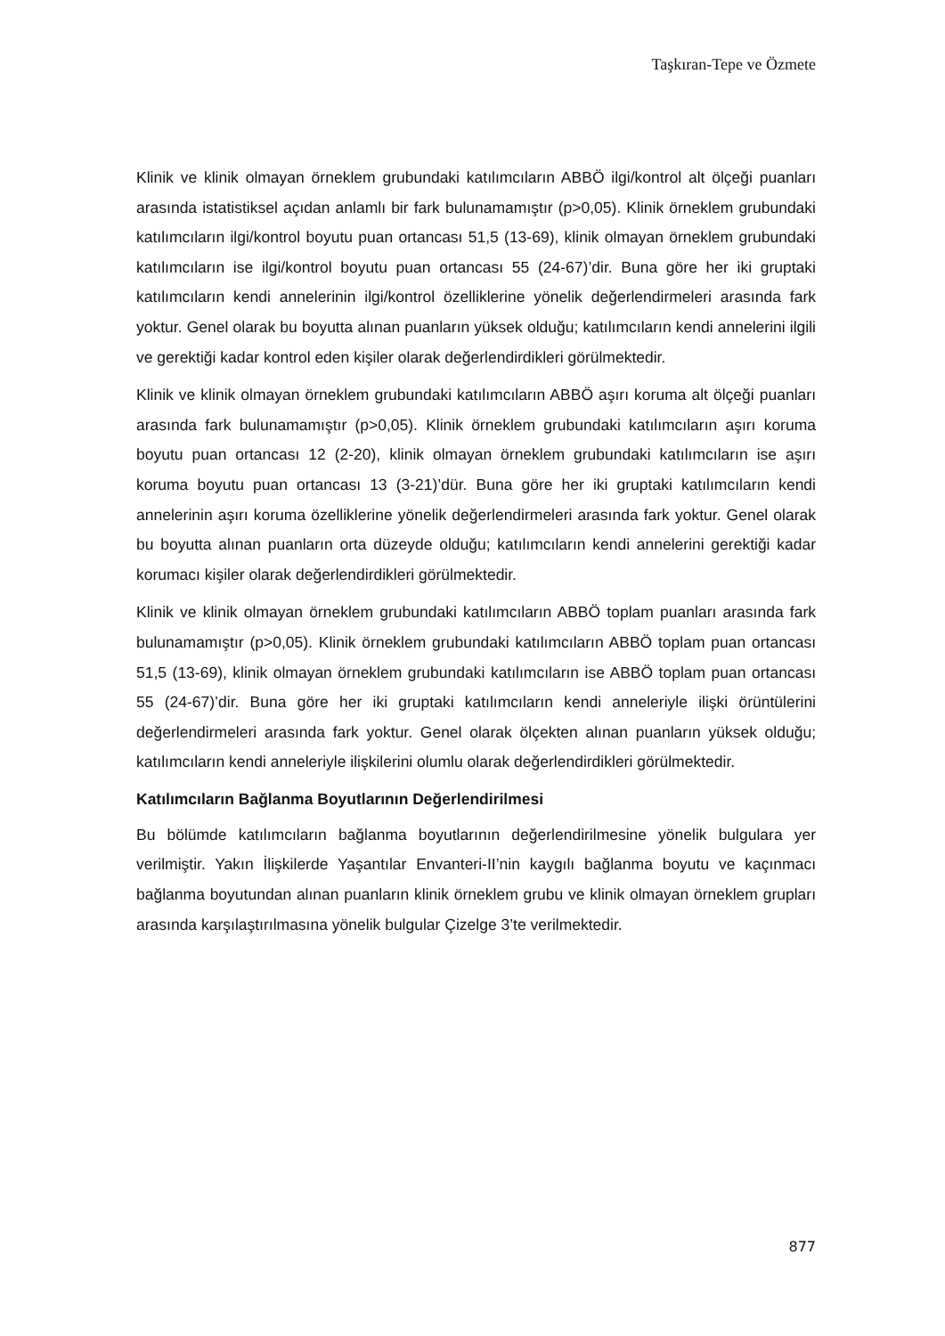Taşkıran-Tepe ve Özmete
Klinik ve klinik olmayan örneklem grubundaki katılımcıların ABBÖ ilgi/kontrol alt ölçeği puanları arasında istatistiksel açıdan anlamlı bir fark bulunamamıştır (p>0,05). Klinik örneklem grubundaki katılımcıların ilgi/kontrol boyutu puan ortancası 51,5 (13-69), klinik olmayan örneklem grubundaki katılımcıların ise ilgi/kontrol boyutu puan ortancası 55 (24-67)’dir. Buna göre her iki gruptaki katılımcıların kendi annelerinin ilgi/kontrol özelliklerine yönelik değerlendirmeleri arasında fark yoktur. Genel olarak bu boyutta alınan puanların yüksek olduğu; katılımcıların kendi annelerini ilgili ve gerektiği kadar kontrol eden kişiler olarak değerlendirdikleri görülmektedir.
Klinik ve klinik olmayan örneklem grubundaki katılımcıların ABBÖ aşırı koruma alt ölçeği puanları arasında fark bulunamamıştır (p>0,05). Klinik örneklem grubundaki katılımcıların aşırı koruma boyutu puan ortancası 12 (2-20), klinik olmayan örneklem grubundaki katılımcıların ise aşırı koruma boyutu puan ortancası 13 (3-21)’dür. Buna göre her iki gruptaki katılımcıların kendi annelerinin aşırı koruma özelliklerine yönelik değerlendirmeleri arasında fark yoktur. Genel olarak bu boyutta alınan puanların orta düzeyde olduğu; katılımcıların kendi annelerini gerektiği kadar korumacı kişiler olarak değerlendirdikleri görülmektedir.
Klinik ve klinik olmayan örneklem grubundaki katılımcıların ABBÖ toplam puanları arasında fark bulunamamıştır (p>0,05). Klinik örneklem grubundaki katılımcıların ABBÖ toplam puan ortancası 51,5 (13-69), klinik olmayan örneklem grubundaki katılımcıların ise ABBÖ toplam puan ortancası 55 (24-67)’dir. Buna göre her iki gruptaki katılımcıların kendi anneleriyle ilişki örüntülerini değerlendirmeleri arasında fark yoktur. Genel olarak ölçekten alınan puanların yüksek olduğu; katılımcıların kendi anneleriyle ilişkilerini olumlu olarak değerlendirdikleri görülmektedir.
Katılımcıların Bağlanma Boyutlarının Değerlendirilmesi
Bu bölümde katılımcıların bağlanma boyutlarının değerlendirilmesine yönelik bulgulara yer verilmiştir. Yakın İlişkilerde Yaşantılar Envanteri-II’nin kaygılı bağlanma boyutu ve kaçınmacı bağlanma boyutundan alınan puanların klinik örneklem grubu ve klinik olmayan örneklem grupları arasında karşılaştırılmasına yönelik bulgular Çizelge 3’te verilmektedir.
877